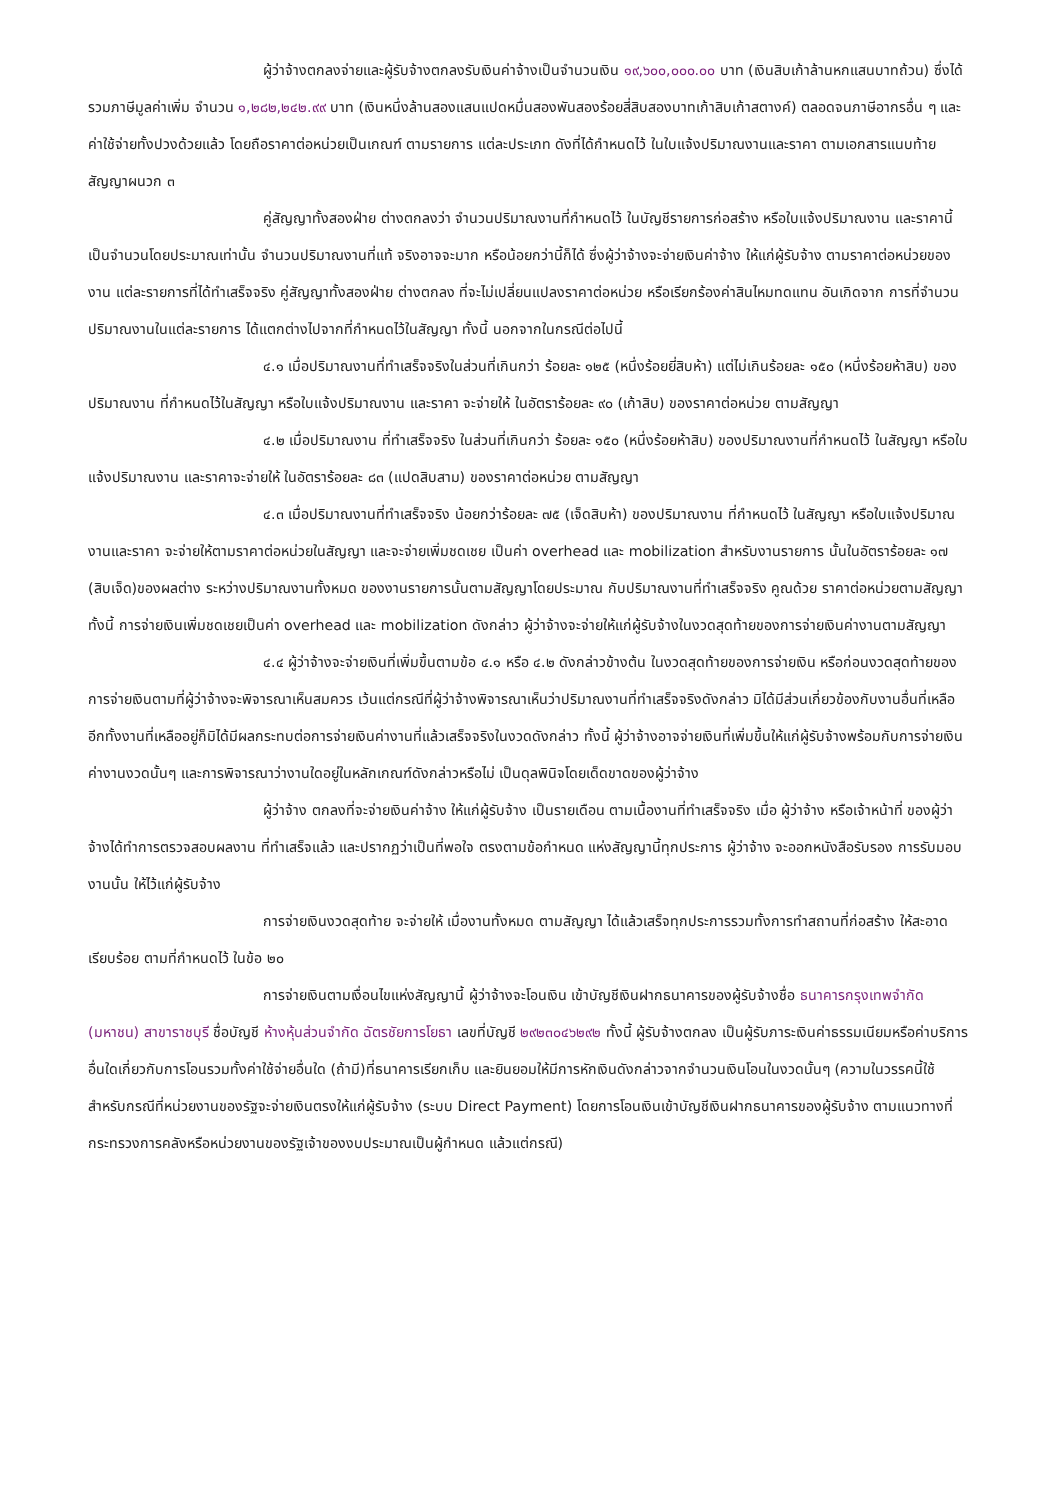ผู้ว่าจ้างตกลงจ่ายและผู้รับจ้างตกลงรับเงินค่าจ้างเป็นจำนวนเงิน ๑๙,๖๐๐,๐๐๐.๐๐ บาท (เงินสิบเก้าล้านหกแสนบาทถ้วน) ซึ่งได้รวมภาษีมูลค่าเพิ่ม จำนวน ๑,๒๘๒,๒๔๒.๙๙ บาท (เงินหนึ่งล้านสองแสนแปดหมื่นสองพันสองร้อยสี่สิบสองบาทเก้าสิบเก้าสตางค์) ตลอดจนภาษีอากรอื่น ๆ และค่าใช้จ่ายทั้งปวงด้วยแล้ว โดยถือราคาต่อหน่วยเป็นเกณฑ์ ตามรายการ แต่ละประเภท ดังที่ได้กำหนดไว้ ในใบแจ้งปริมาณงานและราคา ตามเอกสารแนบท้ายสัญญาผนวก ๓
คู่สัญญาทั้งสองฝ่าย ต่างตกลงว่า จำนวนปริมาณงานที่กำหนดไว้ ในบัญชีรายการก่อสร้าง หรือใบแจ้งปริมาณงาน และราคานี้ เป็นจำนวนโดยประมาณเท่านั้น จำนวนปริมาณงานที่แท้ จริงอาจจะมาก หรือน้อยกว่านี้ก็ได้ ซึ่งผู้ว่าจ้างจะจ่ายเงินค่าจ้าง ให้แก่ผู้รับจ้าง ตามราคาต่อหน่วยของงาน แต่ละรายการที่ได้ทำเสร็จจริง คู่สัญญาทั้งสองฝ่าย ต่างตกลง ที่จะไม่เปลี่ยนแปลงราคาต่อหน่วย หรือเรียกร้องค่าสินไหมทดแทน อันเกิดจาก การที่จำนวนปริมาณงานในแต่ละรายการ ได้แตกต่างไปจากที่กำหนดไว้ในสัญญา ทั้งนี้ นอกจากในกรณีต่อไปนี้
๔.๑ เมื่อปริมาณงานที่ทำเสร็จจริงในส่วนที่เกินกว่า ร้อยละ ๑๒๕ (หนึ่งร้อยยี่สิบห้า) แต่ไม่เกินร้อยละ ๑๕๐ (หนึ่งร้อยห้าสิบ) ของปริมาณงาน ที่กำหนดไว้ในสัญญา หรือใบแจ้งปริมาณงาน และราคา จะจ่ายให้ ในอัตราร้อยละ ๙๐ (เก้าสิบ) ของราคาต่อหน่วย ตามสัญญา
๔.๒ เมื่อปริมาณงาน ที่ทำเสร็จจริง ในส่วนที่เกินกว่า ร้อยละ ๑๕๐ (หนึ่งร้อยห้าสิบ) ของปริมาณงานที่กำหนดไว้ ในสัญญา หรือใบแจ้งปริมาณงาน และราคาจะจ่ายให้ ในอัตราร้อยละ ๘๓ (แปดสิบสาม) ของราคาต่อหน่วย ตามสัญญา
๔.๓ เมื่อปริมาณงานที่ทำเสร็จจริง น้อยกว่าร้อยละ ๗๕ (เจ็ดสิบห้า) ของปริมาณงาน ที่กำหนดไว้ ในสัญญา หรือใบแจ้งปริมาณงานและราคา จะจ่ายให้ตามราคาต่อหน่วยในสัญญา และจะจ่ายเพิ่มชดเชย เป็นค่า overhead และ mobilization สำหรับงานรายการ นั้นในอัตราร้อยละ ๑๗ (สิบเจ็ด)ของผลต่าง ระหว่างปริมาณงานทั้งหมด ของงานรายการนั้นตามสัญญาโดยประมาณ กับปริมาณงานที่ทำเสร็จจริง คูณด้วย ราคาต่อหน่วยตามสัญญา ทั้งนี้ การจ่ายเงินเพิ่มชดเชยเป็นค่า overhead และ mobilization ดังกล่าว ผู้ว่าจ้างจะจ่ายให้แก่ผู้รับจ้างในงวดสุดท้ายของการจ่ายเงินค่างานตามสัญญา
๔.๔ ผู้ว่าจ้างจะจ่ายเงินที่เพิ่มขึ้นตามข้อ ๔.๑ หรือ ๔.๒ ดังกล่าวข้างต้น ในงวดสุดท้ายของการจ่ายเงิน หรือก่อนงวดสุดท้ายของการจ่ายเงินตามที่ผู้ว่าจ้างจะพิจารณาเห็นสมควร เว้นแต่กรณีที่ผู้ว่าจ้างพิจารณาเห็นว่าปริมาณงานที่ทำเสร็จจริงดังกล่าว มิได้มีส่วนเกี่ยวข้องกับงานอื่นที่เหลือ อีกทั้งงานที่เหลืออยู่ก็มิได้มีผลกระทบต่อการจ่ายเงินค่างานที่แล้วเสร็จจริงในงวดดังกล่าว ทั้งนี้ ผู้ว่าจ้างอาจจ่ายเงินที่เพิ่มขึ้นให้แก่ผู้รับจ้างพร้อมกับการจ่ายเงินค่างานงวดนั้นๆ และการพิจารณาว่างานใดอยู่ในหลักเกณฑ์ดังกล่าวหรือไม่ เป็นดุลพินิจโดยเด็ดขาดของผู้ว่าจ้าง
ผู้ว่าจ้าง ตกลงที่จะจ่ายเงินค่าจ้าง ให้แก่ผู้รับจ้าง เป็นรายเดือน ตามเนื้องานที่ทำเสร็จจริง เมื่อ ผู้ว่าจ้าง หรือเจ้าหน้าที่ ของผู้ว่าจ้างได้ทำการตรวจสอบผลงาน ที่ทำเสร็จแล้ว และปรากฏว่าเป็นที่พอใจ ตรงตามข้อกำหนด แห่งสัญญานี้ทุกประการ ผู้ว่าจ้าง จะออกหนังสือรับรอง การรับมอบงานนั้น ให้ไว้แก่ผู้รับจ้าง
การจ่ายเงินงวดสุดท้าย จะจ่ายให้ เมื่องานทั้งหมด ตามสัญญา ได้แล้วเสร็จทุกประการรวมทั้งการทำสถานที่ก่อสร้าง ให้สะอาดเรียบร้อย ตามที่กำหนดไว้ ในข้อ ๒๐
การจ่ายเงินตามเงื่อนไขแห่งสัญญานี้ ผู้ว่าจ้างจะโอนเงิน เข้าบัญชีเงินฝากธนาคารของผู้รับจ้างชื่อ ธนาคารกรุงเทพจำกัด (มหาชน) สาขาราชบุรี ชื่อบัญชี ห้างหุ้นส่วนจำกัด ฉัตรชัยการโยธา เลขที่บัญชี ๒๙๒๓๐๔๖๒๙๒ ทั้งนี้ ผู้รับจ้างตกลง เป็นผู้รับภาระเงินค่าธรรมเนียมหรือค่าบริการอื่นใดเกี่ยวกับการโอนรวมทั้งค่าใช้จ่ายอื่นใด (ถ้ามี)ที่ธนาคารเรียกเก็บ และยินยอมให้มีการหักเงินดังกล่าวจากจำนวนเงินโอนในงวดนั้นๆ (ความในวรรคนี้ใช้สำหรับกรณีที่หน่วยงานของรัฐจะจ่ายเงินตรงให้แก่ผู้รับจ้าง (ระบบ Direct Payment) โดยการโอนเงินเข้าบัญชีเงินฝากธนาคารของผู้รับจ้าง ตามแนวทางที่กระทรวงการคลังหรือหน่วยงานของรัฐเจ้าของงบประมาณเป็นผู้กำหนด แล้วแต่กรณี)